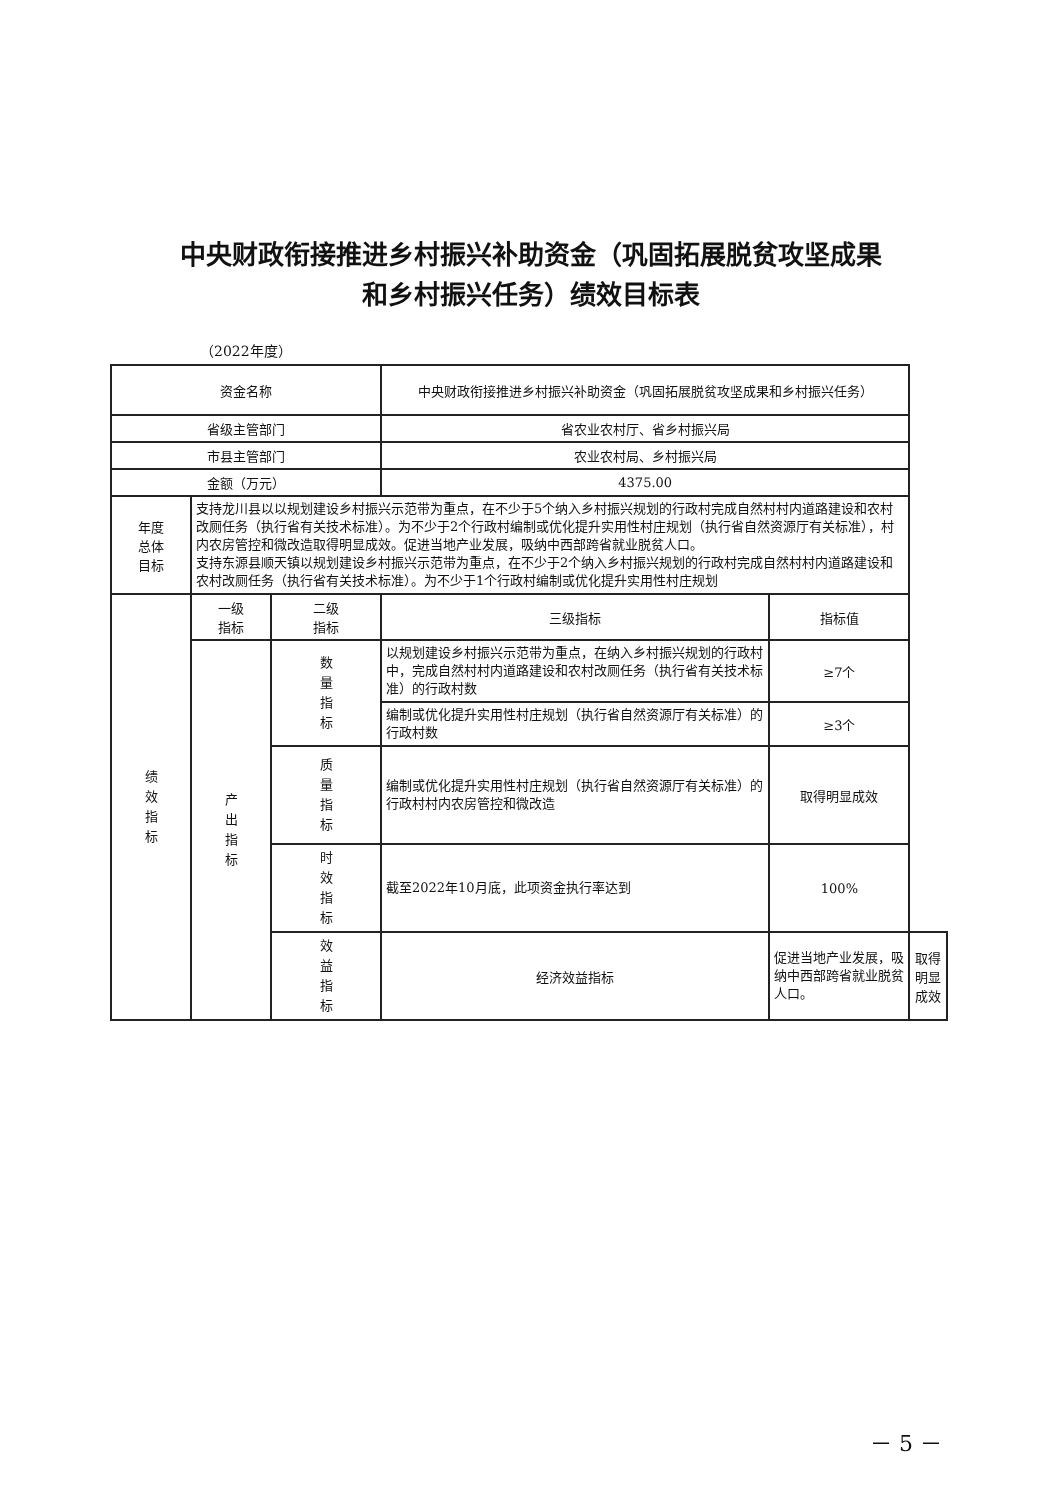中央财政衔接推进乡村振兴补助资金（巩固拓展脱贫攻坚成果
和乡村振兴任务）绩效目标表
（2022年度）
| 资金名称 | | | 中央财政衔接推进乡村振兴补助资金（巩固拓展脱贫攻坚成果和乡村振兴任务） | | |
| 省级主管部门 | | | 省农业农村厅、省乡村振兴局 | | |
| 市县主管部门 | | | 农业农村局、乡村振兴局 | | |
| 金额（万元） | | | 4375.00 | | |
| 年度 总体 目标 | 支持龙川县以以规划建设乡村振兴示范带为重点，在不少于5个纳入乡村振兴规划的行政村完成自然村村内道路建设和农村改厕任务（执行省有关技术标准）。为不少于2个行政村编制或优化提升实用性村庄规划（执行省自然资源厅有关标准），村内农房管控和微改造取得明显成效。促进当地产业发展，吸纳中西部跨省就业脱贫人口。 支持东源县顺天镇以规划建设乡村振兴示范带为重点，在不少于2个纳入乡村振兴规划的行政村完成自然村村内道路建设和农村改厕任务（执行省有关技术标准）。为不少于1个行政村编制或优化提升实用性村庄规划 | | | | |
| 绩效指标 | 一级 指标 | 二级 指标 | 三级指标 | 指标值 | |
| | 产出指标 | 数量指标 | 以规划建设乡村振兴示范带为重点，在纳入乡村振兴规划的行政村中，完成自然村村内道路建设和农村改厕任务（执行省有关技术标准）的行政村数 | ≥7个 | |
| | | | 编制或优化提升实用性村庄规划（执行省自然资源厅有关标准）的行政村数 | ≥3个 | |
| | | 质量指标 | 编制或优化提升实用性村庄规划（执行省自然资源厅有关标准）的行政村村内农房管控和微改造 | 取得明显成效 | |
| | | 时效指标 | 截至2022年10月底，此项资金执行率达到 | 100% | |
| | | 效益指标 | 经济效益指标 | 促进当地产业发展，吸纳中西部跨省就业脱贫人口。 | 取得明显成效 |
－ 5 －